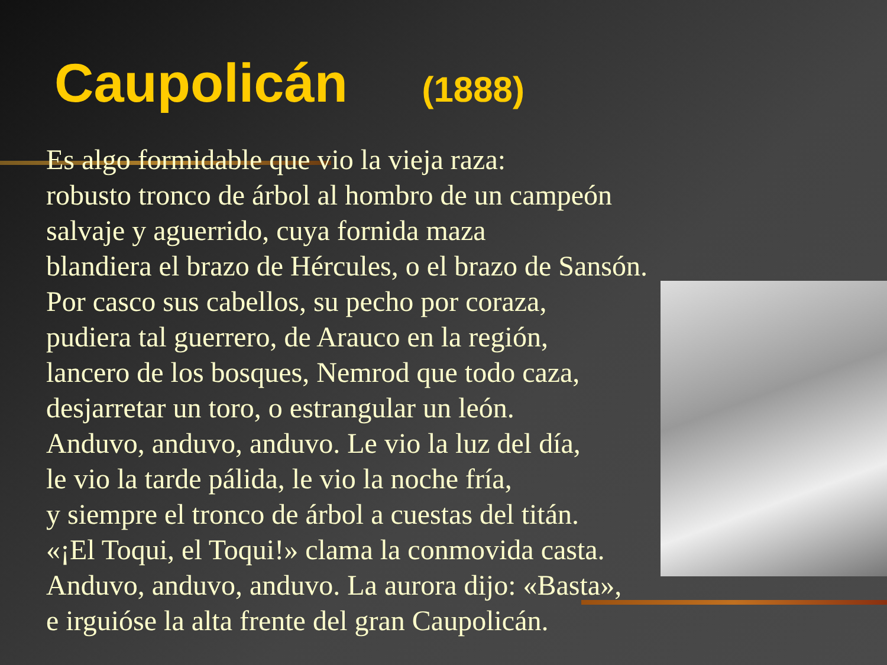Caupolicán (1888)
Es algo formidable que vio la vieja raza:
robusto tronco de árbol al hombro de un campeón
salvaje y aguerrido, cuya fornida maza
blandiera el brazo de Hércules, o el brazo de Sansón.
Por casco sus cabellos, su pecho por coraza,
pudiera tal guerrero, de Arauco en la región,
lancero de los bosques, Nemrod que todo caza,
desjarretar un toro, o estrangular un león.
Anduvo, anduvo, anduvo. Le vio la luz del día,
le vio la tarde pálida, le vio la noche fría,
y siempre el tronco de árbol a cuestas del titán.
«¡El Toqui, el Toqui!» clama la conmovida casta.
Anduvo, anduvo, anduvo. La aurora dijo: «Basta»,
e irguióse la alta frente del gran Caupolicán.